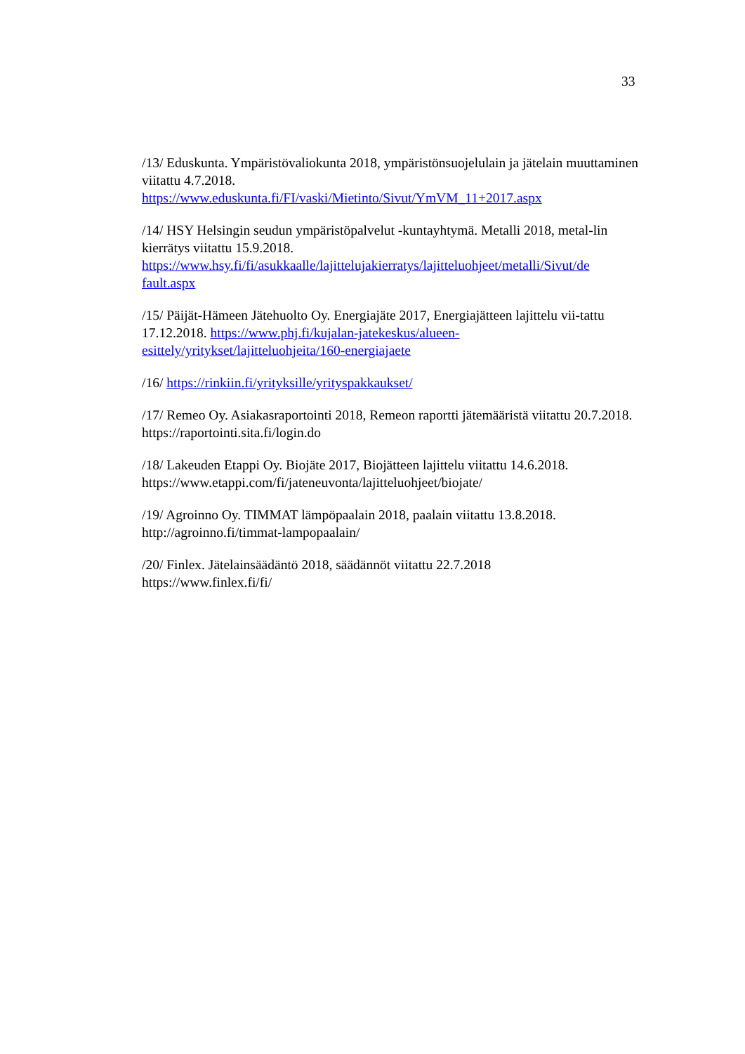33
/13/ Eduskunta. Ympäristövaliokunta 2018, ympäristönsuojelulain ja jätelain muuttaminen viitattu 4.7.2018.
https://www.eduskunta.fi/FI/vaski/Mietinto/Sivut/YmVM_11+2017.aspx
/14/ HSY Helsingin seudun ympäristöpalvelut -kuntayhtymä. Metalli 2018, metal-lin kierrätys viitattu 15.9.2018.
https://www.hsy.fi/fi/asukkaalle/lajittelujakierratys/lajitteluohjeet/metalli/Sivut/de fault.aspx
/15/ Päijät-Hämeen Jätehuolto Oy. Energiajäte 2017, Energiajätteen lajittelu vii-tattu 17.12.2018. https://www.phj.fi/kujalan-jatekeskus/alueen-esittely/yritykset/lajitteluohjeita/160-energiajaete
/16/ https://rinkiin.fi/yrityksille/yrityspakkaukset/
/17/ Remeo Oy. Asiakasraportointi 2018, Remeon raportti jätemääristä viitattu 20.7.2018. https://raportointi.sita.fi/login.do
/18/ Lakeuden Etappi Oy. Biojäte 2017, Biojätteen lajittelu viitattu 14.6.2018. https://www.etappi.com/fi/jateneuvonta/lajitteluohjeet/biojate/
/19/ Agroinno Oy. TIMMAT lämpöpaalain 2018, paalain viitattu 13.8.2018. http://agroinno.fi/timmat-lampopaalain/
/20/ Finlex. Jätelainsäädäntö 2018, säädännöt viitattu 22.7.2018
https://www.finlex.fi/fi/